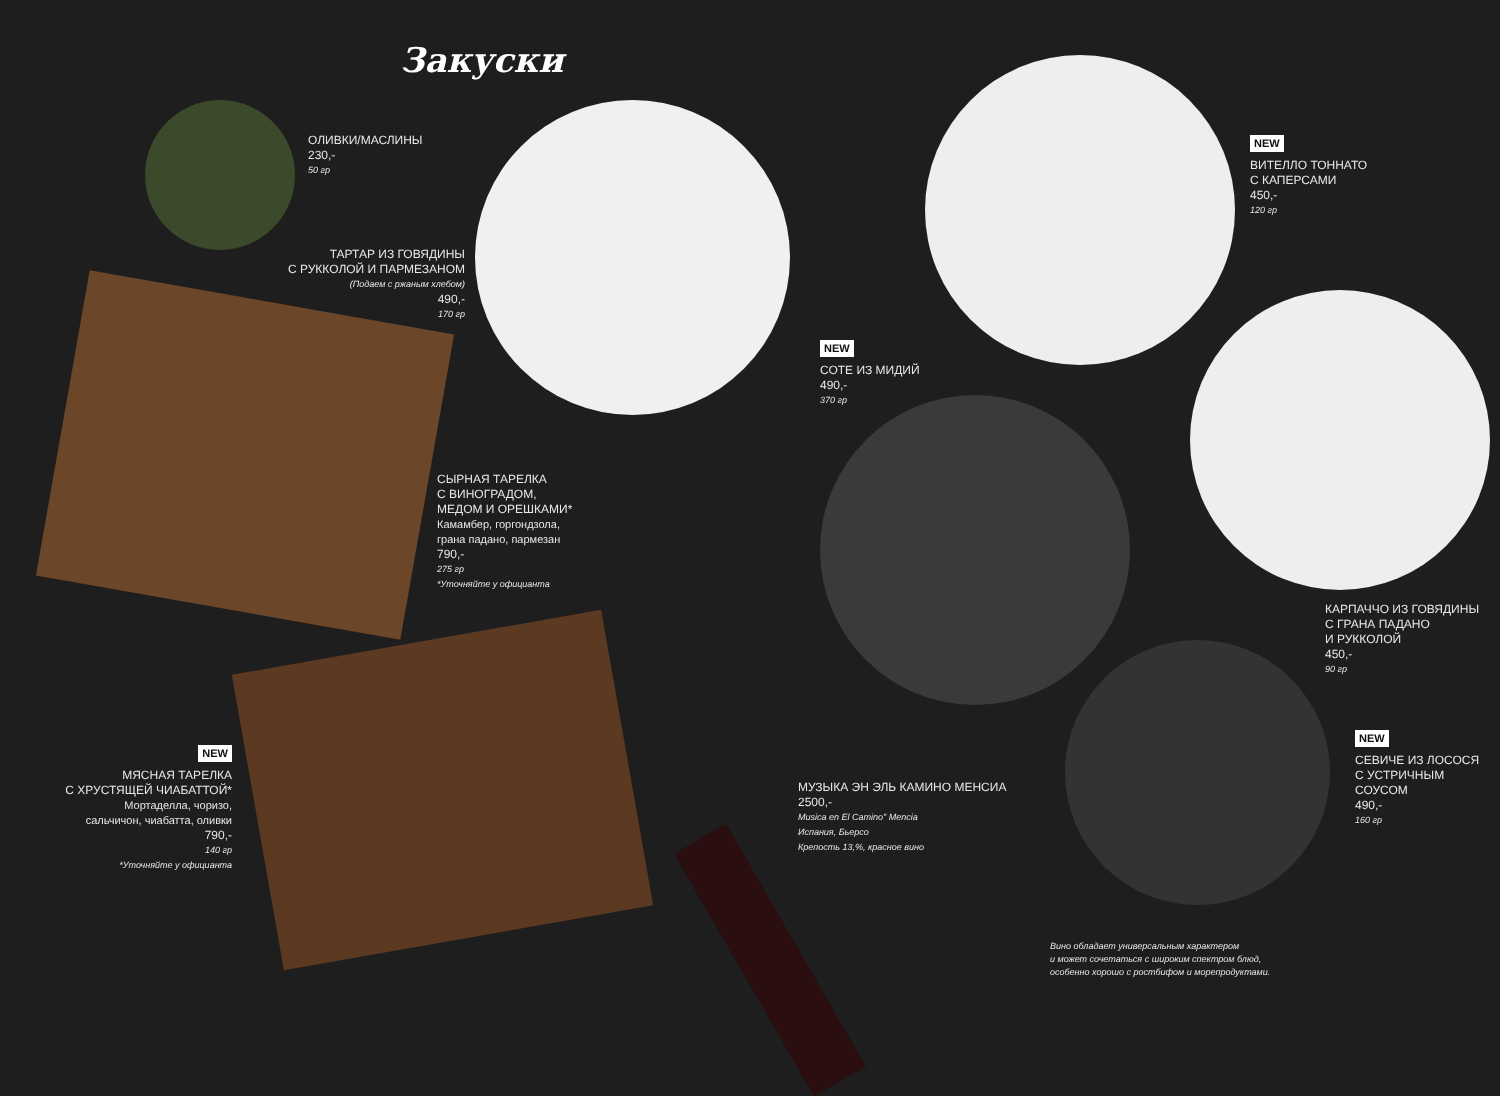Закуски
ОЛИВКИ/МАСЛИНЫ
230,-
50 гр
ТАРТАР ИЗ ГОВЯДИНЫ
С РУККОЛОЙ И ПАРМЕЗАНОМ
(Подаем с ржаным хлебом)
490,-
170 гр
NEW
ВИТЕЛЛО ТОННАТО
С КАПЕРСАМИ
450,-
120 гр
NEW
СОТЕ ИЗ МИДИЙ
490,-
370 гр
СЫРНАЯ ТАРЕЛКА
С ВИНОГРАДОМ,
МЕДОМ И ОРЕШКАМИ*
Камамбер, горгондзола,
грана падано, пармезан
790,-
275 гр
*Уточняйте у официанта
КАРПАЧЧО ИЗ ГОВЯДИНЫ
С ГРАНА ПАДАНО
И РУККОЛОЙ
450,-
90 гр
NEW
МЯСНАЯ ТАРЕЛКА
С ХРУСТЯЩЕЙ ЧИАБАТТОЙ*
Мортаделла, чоризо,
сальчичон, чиабатта, оливки
790,-
140 гр
*Уточняйте у официанта
NEW
СЕВИЧЕ ИЗ ЛОСОСЯ
С УСТРИЧНЫМ
СОУСОМ
490,-
160 гр
МУЗЫКА ЭН ЭЛЬ КАМИНО МЕНСИА
2500,-
Musica en El Camino" Mencia
Испания, Бьерсо
Крепость 13,%, красное вино
Вино обладает универсальным характером
и может сочетаться с широким спектром блюд,
особенно хорошо с ростбифом и морепродуктами.